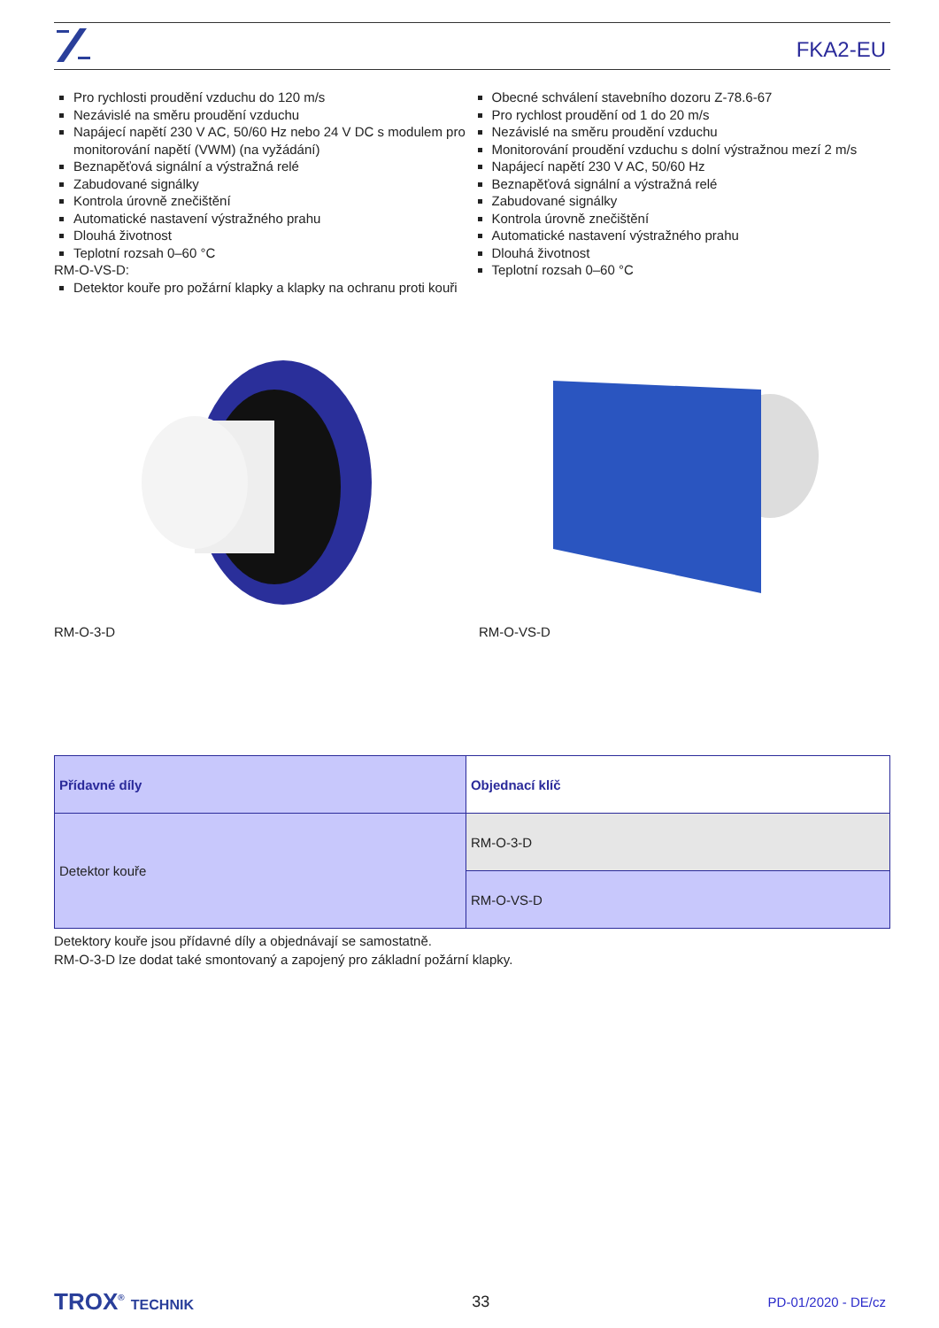FKA2-EU
Pro rychlosti proudění vzduchu do 120 m/s
Nezávislé na směru proudění vzduchu
Napájecí napětí 230 V AC, 50/60 Hz nebo 24 V DC s modulem pro monitorování napětí (VWM) (na vyžádání)
Beznapěťová signální a výstražná relé
Zabudované signálky
Kontrola úrovně znečištění
Automatické nastavení výstražného prahu
Dlouhá životnost
Teplotní rozsah 0–60 °C
RM-O-VS-D:
Detektor kouře pro požární klapky a klapky na ochranu proti kouři
Obecné schválení stavebního dozoru Z-78.6-67
Pro rychlost proudění od 1 do 20 m/s
Nezávislé na směru proudění vzduchu
Monitorování proudění vzduchu s dolní výstražnou mezí 2 m/s
Napájecí napětí 230 V AC, 50/60 Hz
Beznapěťová signální a výstražná relé
Zabudované signálky
Kontrola úrovně znečištění
Automatické nastavení výstražného prahu
Dlouhá životnost
Teplotní rozsah 0–60 °C
RM-O-3-D RM-O-VS-D
| Přídavné díly | Objednací klíč |
| --- | --- |
| Detektor kouře | RM-O-3-D |
| | RM-O-VS-D |
Detektory kouře jsou přídavné díly a objednávají se samostatně.
RM-O-3-D lze dodat také smontovaný a zapojený pro základní požární klapky.
TROX<sup>®</sup> TECHNIK 33 PD-01/2020 - DE/cz